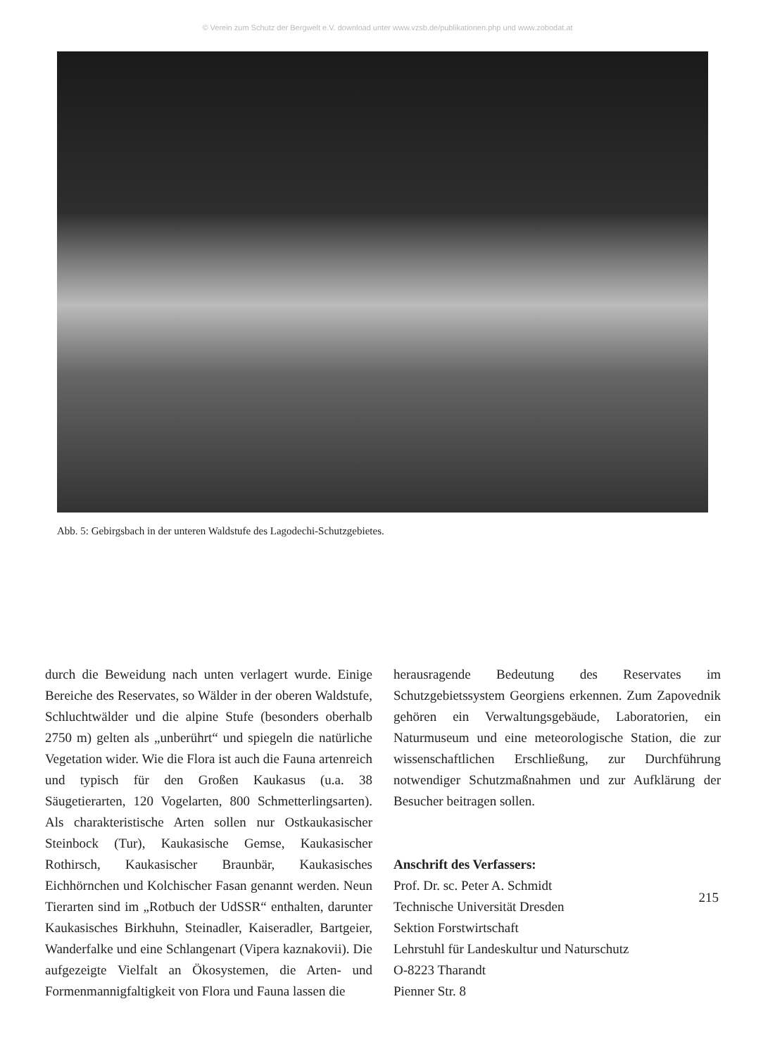© Verein zum Schutz der Bergwelt e.V. download unter www.vzsb.de/publikationen.php und www.zobodat.at
Abb. 5: Gebirgsbach in der unteren Waldstufe des Lagodechi-Schutzgebietes.
durch die Beweidung nach unten verlagert wurde. Einige Bereiche des Reservates, so Wälder in der oberen Waldstufe, Schluchtwälder und die alpine Stufe (besonders oberhalb 2750 m) gelten als „unberührt“ und spiegeln die natürliche Vegetation wider. Wie die Flora ist auch die Fauna artenreich und typisch für den Großen Kaukasus (u.a. 38 Säugetierarten, 120 Vogelarten, 800 Schmetterlingsarten). Als charakteristische Arten sollen nur Ostkaukasischer Steinbock (Tur), Kaukasische Gemse, Kaukasischer Rothirsch, Kaukasischer Braunbär, Kaukasisches Eichhörnchen und Kolchischer Fasan genannt werden. Neun Tierarten sind im „Rotbuch der UdSSR“ enthalten, darunter Kaukasisches Birkhuhn, Steinadler, Kaiseradler, Bartgeier, Wanderfalke und eine Schlangenart (Vipera kaznakovii). Die aufgezeigte Vielfalt an Ökosystemen, die Arten- und Formenmannigfaltigkeit von Flora und Fauna lassen die
herausragende Bedeutung des Reservates im Schutzgebietssystem Georgiens erkennen. Zum Zapovednik gehören ein Verwaltungsgebäude, Laboratorien, ein Naturmuseum und eine meteorologische Station, die zur wissenschaftlichen Erschließung, zur Durchführung notwendiger Schutzmaßnahmen und zur Aufklärung der Besucher beitragen sollen.
Anschrift des Verfassers:
Prof. Dr. sc. Peter A. Schmidt
Technische Universität Dresden
Sektion Forstwirtschaft
Lehrstuhl für Landeskultur und Naturschutz
O-8223 Tharandt
Pienner Str. 8
215